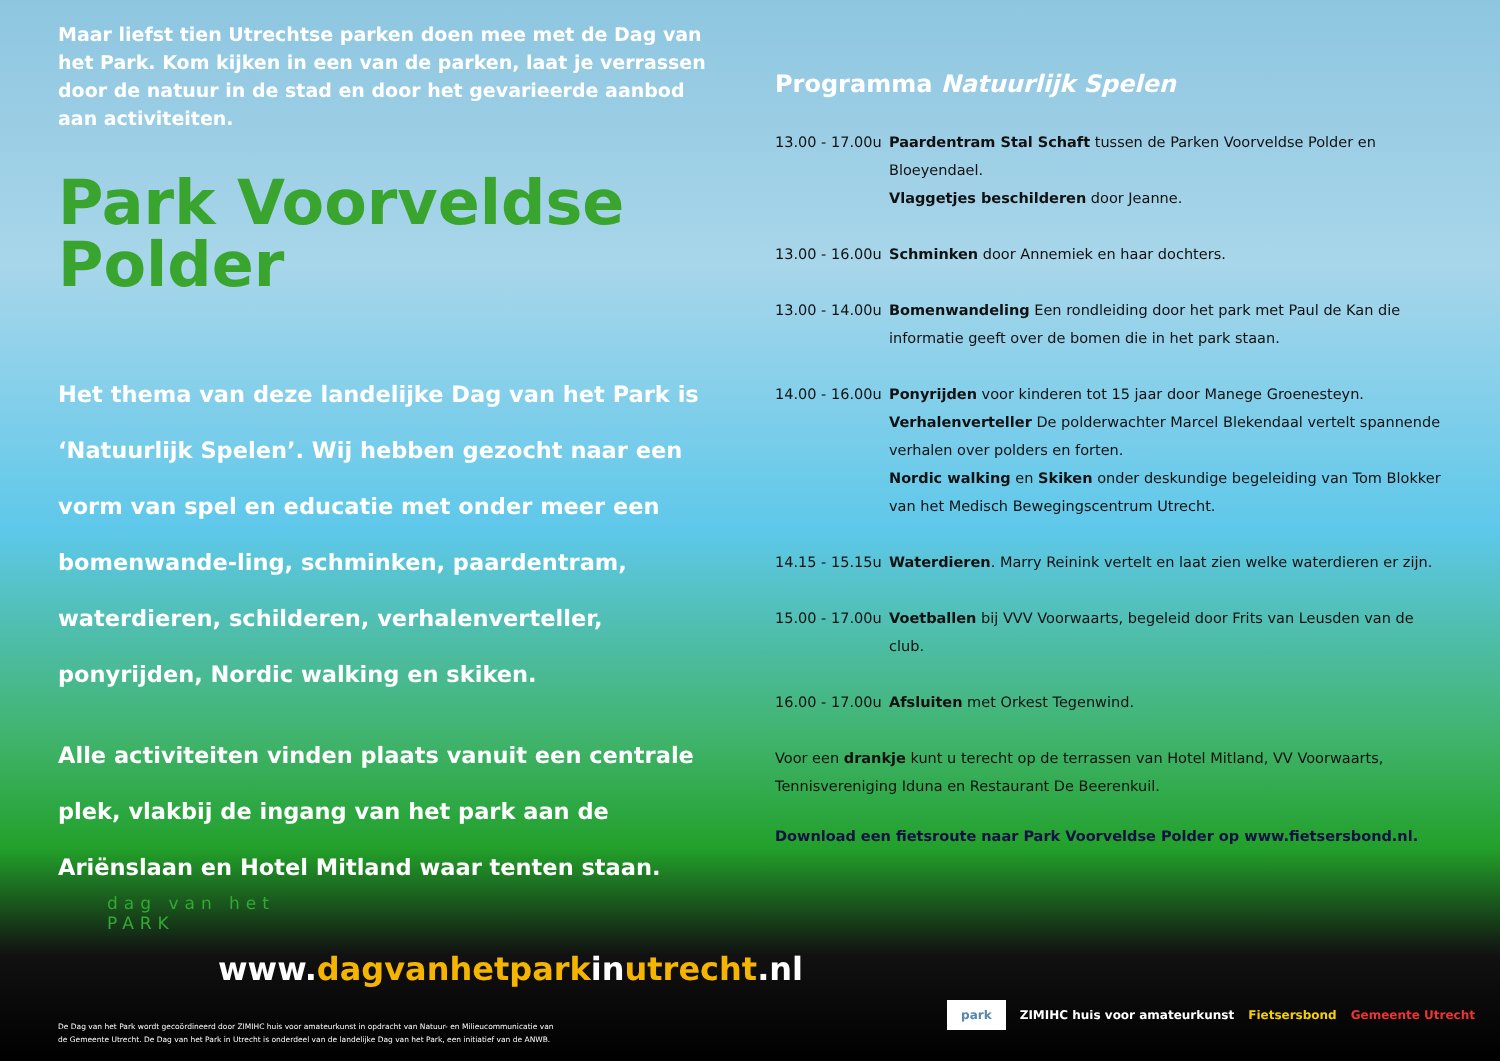Maar liefst tien Utrechtse parken doen mee met de Dag van het Park. Kom kijken in een van de parken, laat je verrassen door de natuur in de stad en door het gevarieerde aanbod aan activiteiten.
Park Voorveldse Polder
Het thema van deze landelijke Dag van het Park is ‘Natuurlijk Spelen’. Wij hebben gezocht naar een vorm van spel en educatie met onder meer een bomenwande-ling, schminken, paardentram, waterdieren, schilderen, verhalenverteller, ponyrijden, Nordic walking en skiken.
Alle activiteiten vinden plaats vanuit een centrale plek, vlakbij de ingang van het park aan de Ariënslaan en Hotel Mitland waar tenten staan.
Programma Natuurlijk Spelen
13.00 - 17.00u
Paardentram Stal Schaft tussen de Parken Voorveldse Polder en Bloeyendael.
Vlaggetjes beschilderen door Jeanne.
13.00 - 16.00u
Schminken door Annemiek en haar dochters.
13.00 - 14.00u
Bomenwandeling Een rondleiding door het park met Paul de Kan die informatie geeft over de bomen die in het park staan.
14.00 - 16.00u
Ponyrijden voor kinderen tot 15 jaar door Manege Groenesteyn.
Verhalenverteller De polderwachter Marcel Blekendaal vertelt spannende verhalen over polders en forten.
Nordic walking en Skiken onder deskundige begeleiding van Tom Blokker van het Medisch Bewegingscentrum Utrecht.
14.15 - 15.15u
Waterdieren. Marry Reinink vertelt en laat zien welke waterdieren er zijn.
15.00 - 17.00u
Voetballen bij VVV Voorwaarts, begeleid door Frits van Leusden van de club.
16.00 - 17.00u
Afsluiten met Orkest Tegenwind.
Voor een drankje kunt u terecht op de terrassen van Hotel Mitland, VV Voorwaarts, Tennisvereniging Iduna en Restaurant De Beerenkuil.
Download een fietsroute naar Park Voorveldse Polder op www.fietsersbond.nl.
dag van het
PARK
www.dagvanhetparkinutrecht.nl
De Dag van het Park wordt gecoördineerd door ZIMIHC huis voor amateurkunst in opdracht van Natuur- en Milieucommunicatie van
de Gemeente Utrecht. De Dag van het Park in Utrecht is onderdeel van de landelijke Dag van het Park, een initiatief van de ANWB.
park ZIMIHC huis voor amateurkunst Fietsersbond Gemeente Utrecht